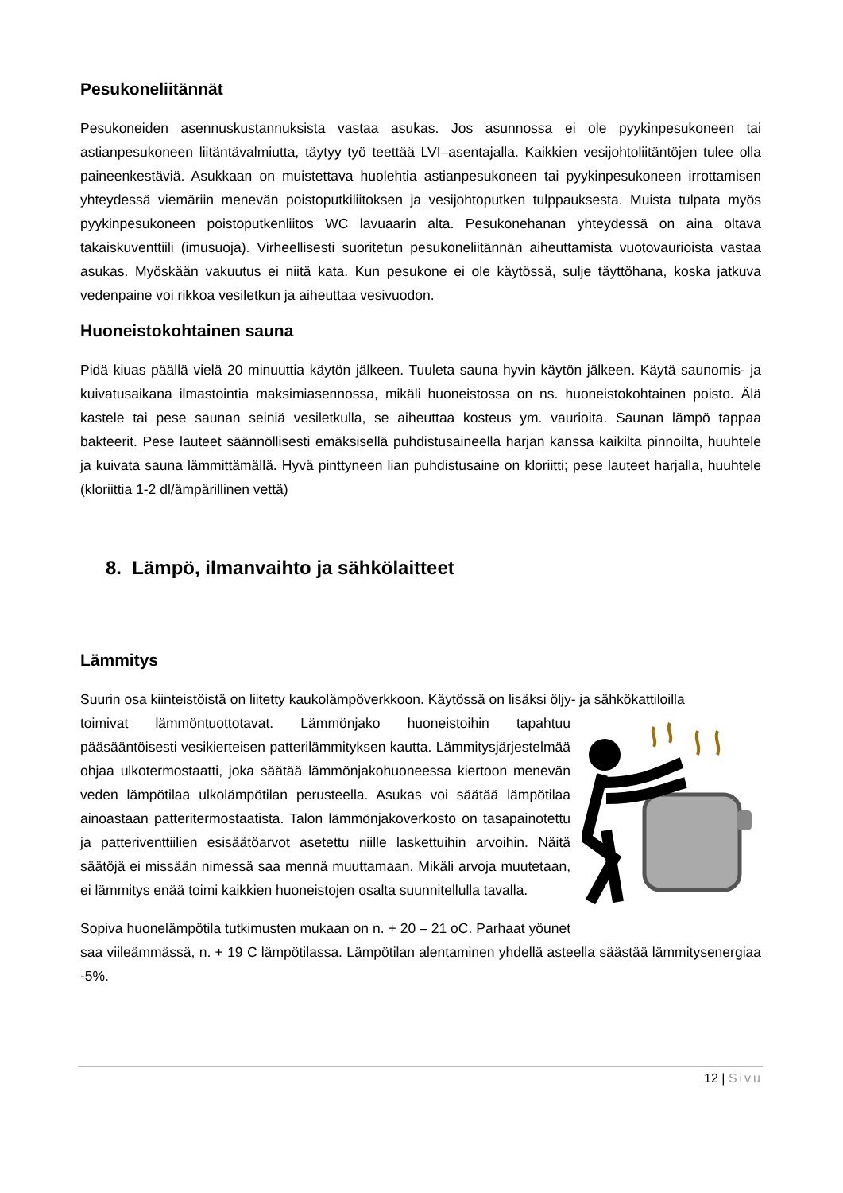Pesukoneliitännät
Pesukoneiden asennuskustannuksista vastaa asukas. Jos asunnossa ei ole pyykinpesukoneen tai astianpesukoneen liitäntävalmiutta, täytyy työ teettää LVI–asentajalla. Kaikkien vesijohtoliitäntöjen tulee olla paineenkestäviä. Asukkaan on muistettava huolehtia astianpesukoneen tai pyykinpesukoneen irrottamisen yhteydessä viemäriin menevän poistoputkiliitoksen ja vesijohtoputken tulppauksesta. Muista tulpata myös pyykinpesukoneen poistoputkenliitos WC lavuaarin alta. Pesukonehanan yhteydessä on aina oltava takaiskuventtiili (imusuoja). Virheellisesti suoritetun pesukoneliitännän aiheuttamista vuotovaurioista vastaa asukas. Myöskään vakuutus ei niitä kata. Kun pesukone ei ole käytössä, sulje täyttöhana, koska jatkuva vedenpaine voi rikkoa vesiletkun ja aiheuttaa vesivuodon.
Huoneistokohtainen sauna
Pidä kiuas päällä vielä 20 minuuttia käytön jälkeen. Tuuleta sauna hyvin käytön jälkeen. Käytä saunomis- ja kuivatusaikana ilmastointia maksimiasennossa, mikäli huoneistossa on ns. huoneistokohtainen poisto. Älä kastele tai pese saunan seiniä vesiletkulla, se aiheuttaa kosteus ym. vaurioita. Saunan lämpö tappaa bakteerit. Pese lauteet säännöllisesti emäksisellä puhdistusaineella harjan kanssa kaikilta pinnoilta, huuhtele ja kuivata sauna lämmittämällä. Hyvä pinttyneen lian puhdistusaine on kloriitti; pese lauteet harjalla, huuhtele (kloriittia 1-2 dl/ämpärillinen vettä)
8. Lämpö, ilmanvaihto ja sähkölaitteet
Lämmitys
Suurin osa kiinteistöistä on liitetty kaukolämpöverkkoon. Käytössä on lisäksi öljy- ja sähkökattiloilla
toimivat lämmöntuottotavat. Lämmönjako huoneistoihin tapahtuu pääsääntöisesti vesikierteisen patterilämmityksen kautta. Lämmitysjärjestelmää ohjaa ulkotermostaatti, joka säätää lämmönjakohuoneessa kiertoon menevän veden lämpötilaa ulkolämpötilan perusteella. Asukas voi säätää lämpötilaa ainoastaan patteritermostaatista. Talon lämmönjakoverkosto on tasapainotettu ja patteriventtiilien esisäätöarvot asetettu niille laskettuihin arvoihin. Näitä säätöjä ei missään nimessä saa mennä muuttamaan. Mikäli arvoja muutetaan, ei lämmitys enää toimi kaikkien huoneistojen osalta suunnitellulla tavalla.
Sopiva huonelämpötila tutkimusten mukaan on n. + 20 – 21 oC. Parhaat yöunet saa viileämmässä, n. + 19 C lämpötilassa. Lämpötilan alentaminen yhdellä asteella säästää lämmitysenergiaa -5%.
12 | Sivu